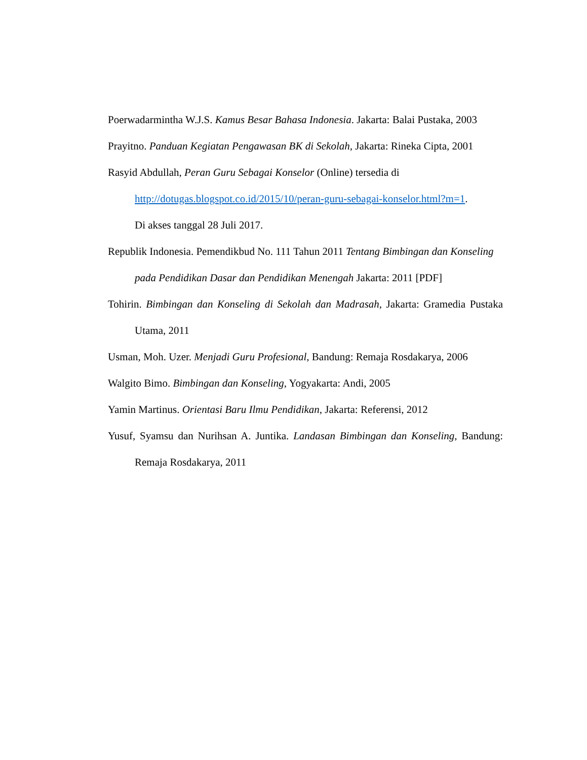Poerwadarmintha W.J.S. Kamus Besar Bahasa Indonesia. Jakarta: Balai Pustaka, 2003
Prayitno. Panduan Kegiatan Pengawasan BK di Sekolah, Jakarta: Rineka Cipta, 2001
Rasyid Abdullah, Peran Guru Sebagai Konselor (Online) tersedia di
http://dotugas.blogspot.co.id/2015/10/peran-guru-sebagai-konselor.html?m=1.
Di akses tanggal 28 Juli 2017.
Republik Indonesia. Pemendikbud No. 111 Tahun 2011 Tentang Bimbingan dan Konseling pada Pendidikan Dasar dan Pendidikan Menengah Jakarta: 2011 [PDF]
Tohirin. Bimbingan dan Konseling di Sekolah dan Madrasah, Jakarta: Gramedia Pustaka Utama, 2011
Usman, Moh. Uzer. Menjadi Guru Profesional, Bandung: Remaja Rosdakarya, 2006
Walgito Bimo. Bimbingan dan Konseling, Yogyakarta: Andi, 2005
Yamin Martinus. Orientasi Baru Ilmu Pendidikan, Jakarta: Referensi, 2012
Yusuf, Syamsu dan Nurihsan A. Juntika. Landasan Bimbingan dan Konseling, Bandung: Remaja Rosdakarya, 2011